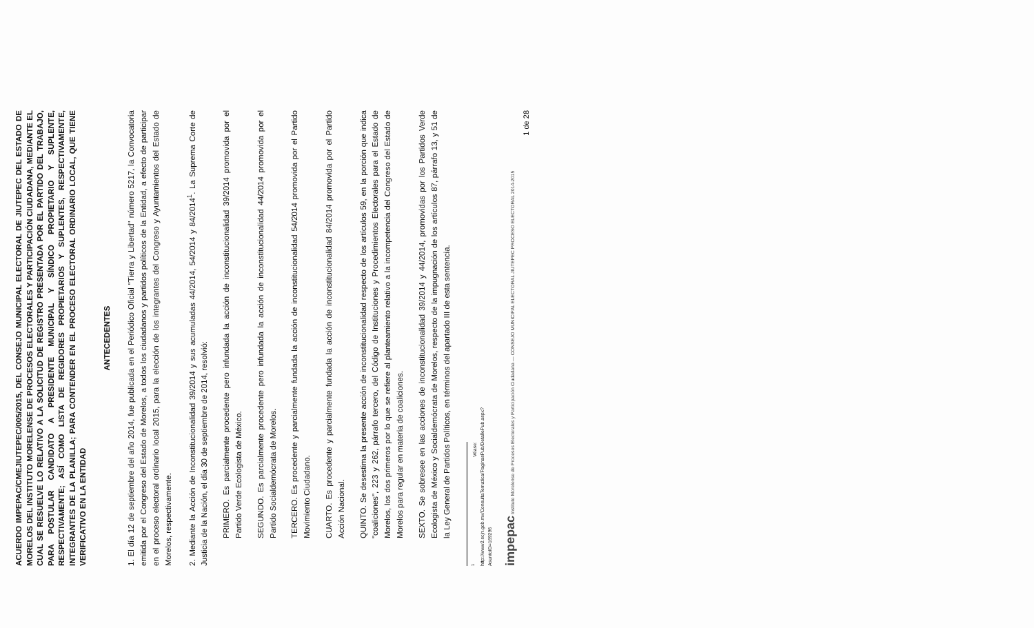ACUERDO IMPEPAC/CMEJIUTEPEC/005/2015, DEL CONSEJO MUNICIPAL ELECTORAL DE JIUTEPEC DEL ESTADO DE MORELOS DEL INSTITUTO MORELENSE DE PROCESOS ELECTORALES Y PARTICIPACIÓN CIUDADANA, MEDIANTE EL CUAL SE RESUELVE LO RELATIVO A LA SOLICITUD DE REGISTRO PRESENTADA POR EL PARTIDO DEL TRABAJO, PARA POSTULAR CANDIDATO A PRESIDENTE MUNICIPAL Y SÍNDICO PROPIETARIO Y SUPLENTE, RESPECTIVAMENTE; ASÍ COMO LISTA DE REGIDORES PROPIETARIOS Y SUPLENTES, RESPECTIVAMENTE, INTEGRANTES DE LA PLANILLA; PARA CONTENDER EN EL PROCESO ELECTORAL ORDINARIO LOCAL, QUE TIENE VERIFICATIVO EN LA ENTIDAD
ANTECEDENTES
1. El día 12 de septiembre del año 2014, fue publicada en el Periódico Oficial "Tierra y Libertad" número 5217, la Convocatoria emitida por el Congreso del Estado de Morelos, a todos los ciudadanos y partidos políticos de la Entidad, a efecto de participar en el proceso electoral ordinario local 2015, para la elección de los integrantes del Congreso y Ayuntamientos del Estado de Morelos, respectivamente.
2. Mediante la Acción de Inconstitucionalidad 39/2014 y sus acumuladas 44/2014, 54/2014 y 84/2014<sup>1</sup>. La Suprema Corte de Justicia de la Nación, el día 30 de septiembre de 2014, resolvió:
PRIMERO. Es parcialmente procedente pero infundada la acción de inconstitucionalidad 39/2014 promovida por el Partido Verde Ecologista de México.
SEGUNDO. Es parcialmente procedente pero infundada la acción de inconstitucionalidad 44/2014 promovida por el Partido Socialdemócrata de Morelos.
TERCERO. Es procedente y parcialmente fundada la acción de inconstitucionalidad 54/2014 promovida por el Partido Movimiento Ciudadano.
CUARTO. Es procedente y parcialmente fundada la acción de inconstitucionalidad 84/2014 promovida por el Partido Acción Nacional.
QUINTO. Se desestima la presente acción de inconstitucionalidad respecto de los artículos 59, en la porción que indica "coaliciones", 223 y 262, párrafo tercero, del Código de Instituciones y Procedimientos Electorales para el Estado de Morelos, los dos primeros por lo que se refiere al planteamiento relativo a la incompetencia del Congreso del Estado de Morelos para regular en materia de coaliciones.
SEXTO. Se sobresee en las acciones de inconstitucionalidad 39/2014 y 44/2014, promovidas por los Partidos Verde Ecologista de México y Socialdemócrata de Morelos, respecto de la impugnación de los artículos 87, párrafo 13, y 51 de la Ley General de Partidos Políticos, en términos del apartado III de esta sentencia.
<sup>1</sup> Véase: http://www2.scjn.gob.mx/ConsultaTematica/PaginasPub/DetallePub.aspx?AsuntoID=169296
impepac Instituto Morelense de Procesos Electorales y Participación Ciudadana — CONSEJO MUNICIPAL ELECTORAL JIUTEPEC PROCESO ELECTORAL 2014-2015
1 de 28